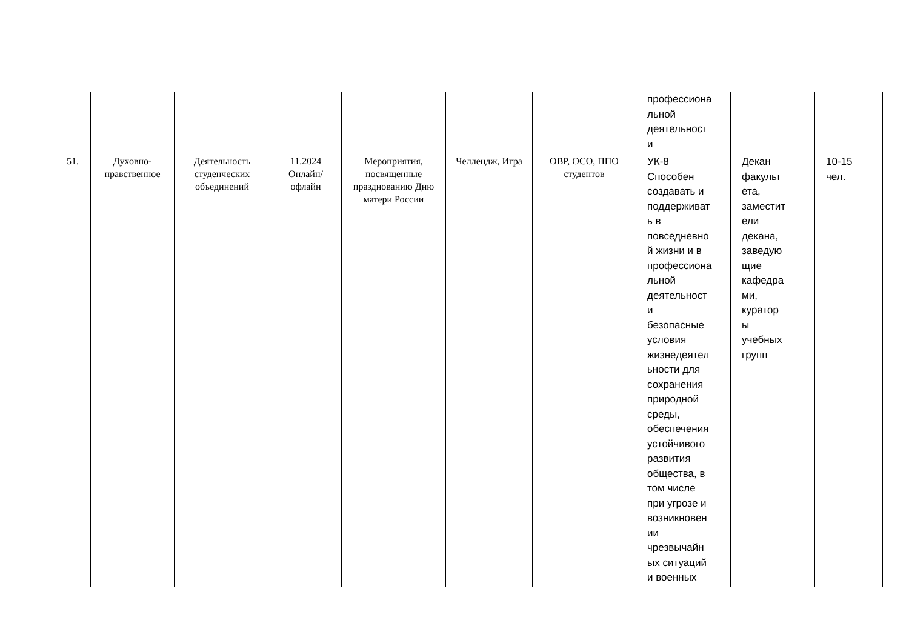| | | | | | | | профессиона льной деятельност и | | |
| 51. | Духовно-нравственное | Деятельность студенческих объединений | 11.2024 Онлайн/ офлайн | Мероприятия, посвященные празднованию Дню матери России | Челлендж, Игра | ОВР, ОСО, ППО студентов | УК-8 Способен создавать и поддерживат ь в повседневно й жизни и в профессиона льной деятельност и безопасные условия жизнедеятел ьности для сохранения природной среды, обеспечения устойчивого развития общества, в том числе при угрозе и возникновен ии чрезвычайн ых ситуаций и военных | Декан факульт ета, заместит ели декана, заведую щие кафедра ми, куратор ы учебных групп | 10-15 чел. |